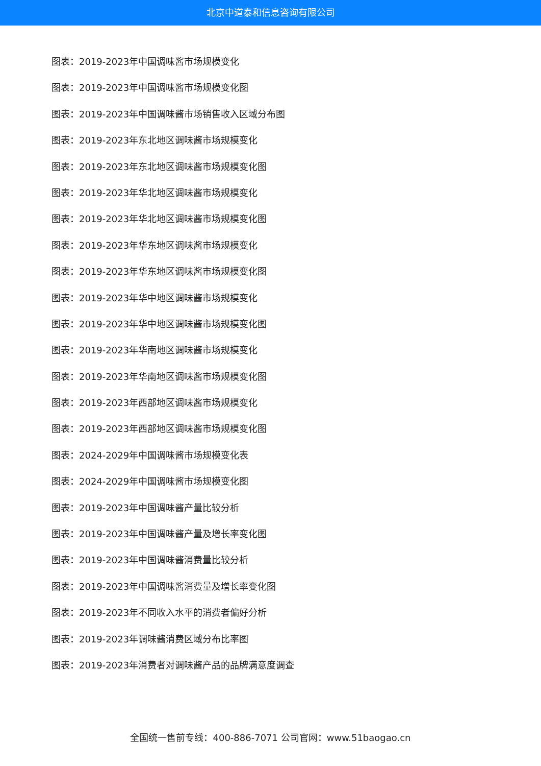北京中道泰和信息咨询有限公司
图表：2019-2023年中国调味酱市场规模变化
图表：2019-2023年中国调味酱市场规模变化图
图表：2019-2023年中国调味酱市场销售收入区域分布图
图表：2019-2023年东北地区调味酱市场规模变化
图表：2019-2023年东北地区调味酱市场规模变化图
图表：2019-2023年华北地区调味酱市场规模变化
图表：2019-2023年华北地区调味酱市场规模变化图
图表：2019-2023年华东地区调味酱市场规模变化
图表：2019-2023年华东地区调味酱市场规模变化图
图表：2019-2023年华中地区调味酱市场规模变化
图表：2019-2023年华中地区调味酱市场规模变化图
图表：2019-2023年华南地区调味酱市场规模变化
图表：2019-2023年华南地区调味酱市场规模变化图
图表：2019-2023年西部地区调味酱市场规模变化
图表：2019-2023年西部地区调味酱市场规模变化图
图表：2024-2029年中国调味酱市场规模变化表
图表：2024-2029年中国调味酱市场规模变化图
图表：2019-2023年中国调味酱产量比较分析
图表：2019-2023年中国调味酱产量及增长率变化图
图表：2019-2023年中国调味酱消费量比较分析
图表：2019-2023年中国调味酱消费量及增长率变化图
图表：2019-2023年不同收入水平的消费者偏好分析
图表：2019-2023年调味酱消费区域分布比率图
图表：2019-2023年消费者对调味酱产品的品牌满意度调查
全国统一售前专线：400-886-7071 公司官网：www.51baogao.cn